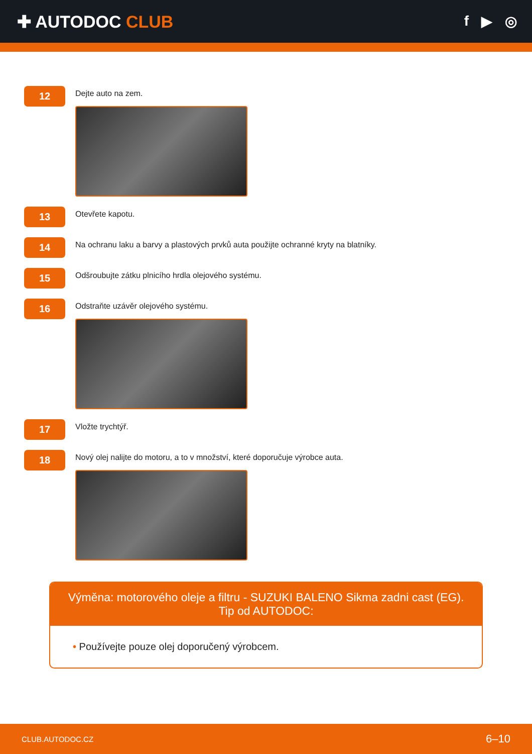✚ AUTODOC CLUB
f ▶ ◎
12
Dejte auto na zem.
13
Otevřete kapotu.
14
Na ochranu laku a barvy a plastových prvků auta použijte ochranné kryty na blatníky.
15
Odšroubujte zátku plnicího hrdla olejového systému.
16
Odstraňte uzávěr olejového systému.
17
Vložte trychtýř.
18
Nový olej nalijte do motoru, a to v množství, které doporučuje výrobce auta.
Výměna: motorového oleje a filtru - SUZUKI BALENO Sikma zadni cast (EG).
Tip od AUTODOC:
• Používejte pouze olej doporučený výrobcem.
CLUB.AUTODOC.CZ 6–10